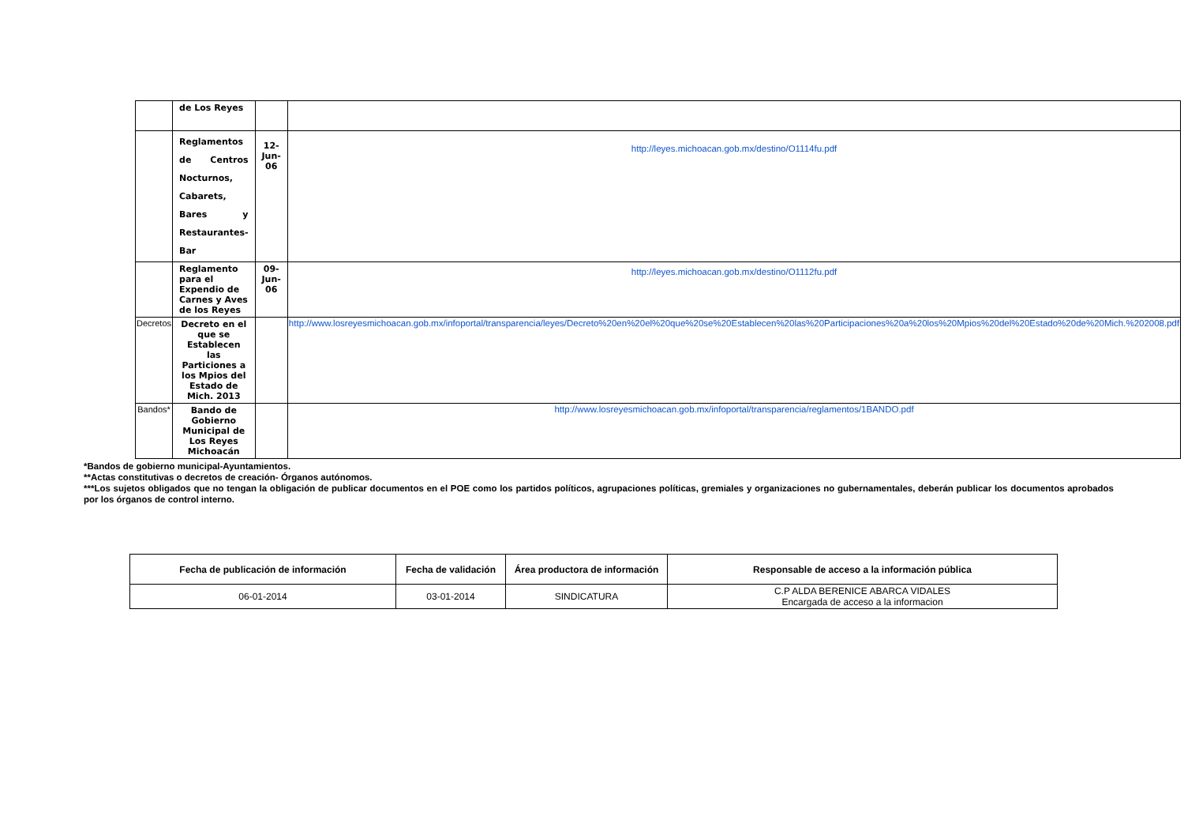| | de Los Reyes | | |
| | Reglamentos de Centros Nocturnos, Cabarets, Bares y Restaurantes-Bar | 12-Jun-06 | http://leyes.michoacan.gob.mx/destino/O1114fu.pdf |
| | Reglamento para el Expendio de Carnes y Aves de los Reyes | 09-Jun-06 | http://leyes.michoacan.gob.mx/destino/O1112fu.pdf |
| Decretos | Decreto en el que se Establecen las Particiones a los Mpios del Estado de Mich. 2013 | | http://www.losreyesmichoacan.gob.mx/infoportal/transparencia/leyes/Decreto%20en%20el%20que%20se%20Establecen%20las%20Participaciones%20a%20los%20Mpios%20del%20Estado%20de%20Mich.%202008.pdf |
| Bandos* | Bando de Gobierno Municipal de Los Reyes Michoacán | | http://www.losreyesmichoacan.gob.mx/infoportal/transparencia/reglamentos/1BANDO.pdf |
*Bandos de gobierno municipal-Ayuntamientos.
**Actas constitutivas o decretos de creación- Órganos autónomos.
***Los sujetos obligados que no tengan la obligación de publicar documentos en el POE como los partidos políticos, agrupaciones políticas, gremiales y organizaciones no gubernamentales, deberán publicar los documentos aprobados por los órganos de control interno.
| Fecha de publicación de información | Fecha de validación | Área productora de información | Responsable de acceso a la información pública |
| --- | --- | --- | --- |
| 06-01-2014 | 03-01-2014 | SINDICATURA | C.P ALDA BERENICE ABARCA VIDALES Encargada de acceso a la informacion |